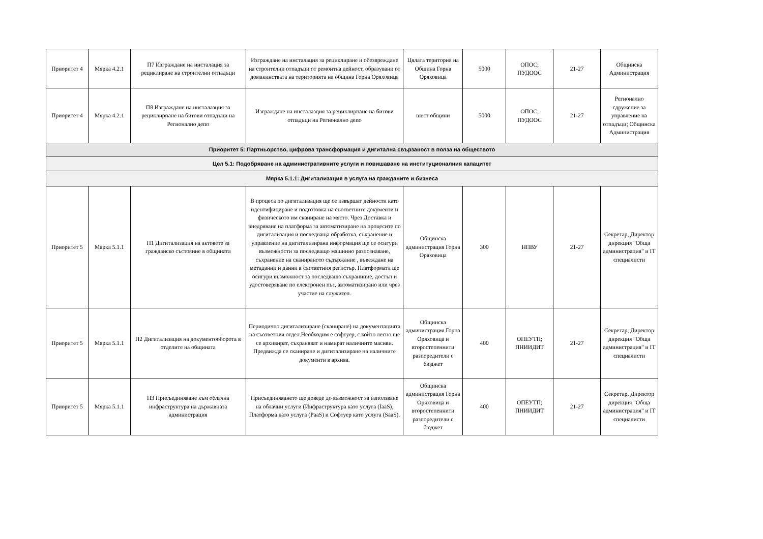| Приоритет 4 | Мярка 4.2.1 | П7 Изграждане на инсталация за рециклиране на строителни отпадъци | Изграждане на инсталация за рециклиране и обезвреждане на строителни отпадъци от ремонтна дейност, образувани от домакинствата на територията на община Горна Оряховица | Цялата територия на Община Горна Оряховица | 5000 | ОПОС; ПУДООС | 21-27 | Общинска Администрация |
| Приоритет 4 | Мярка 4.2.1 | П8 Изграждане на инсталазция за рециклирпане на битови отпадъци на Регионално депо | Изграждане на инсталазция за рециклирпане на битови отпадъци на Регионално депо | шест общини | 5000 | ОПОС; ПУДООС | 21-27 | Регионално сдружение за управление на отпадъци; Общинска Администрация |
| Приоритет 5: Партньорство, цифрова трансформация и дигитална свързаност в полза на обществото | | | | | | | | |
| Цел 5.1: Подобряване на административните услуги и повишаване на институционалния капацитет | | | | | | | | |
| Мярка 5.1.1: Дигитализация в услуга на гражданите и бизнеса | | | | | | | | |
| Приоритет 5 | Мярка 5.1.1 | П1 Дигитализация на актовете за гражданско състояние в общината | В процеса по дигитализация ще се извършат дейности като идентифициране и подготовка на съответните документи и физическото им сканиране на място. Чрез Доставка и внедряване на платформа за автоматизиране на процесите по дигитализация и последваща обработка, съхранение и управление на дигитализирана информация ще се осигури възможности за последващо машинно разпознаване, съхранение на сканираното съдържание , въвеждане на метаданни и данни в съответния регистър. Платформата ще осигури възможност за последващо съхраниние, достъп и удостоверяване по електронен път, автоматизирано или чрез участие на служител. | Общинска администрация Горна Оряховица | 300 | НПВУ | 21-27 | Секретар, Директор дирекция "Обща администрация" и IT специалисти |
| Приоритет 5 | Мярка 5.1.1 | П2 Дигитализация на документооборота в отделите на общината | Периодично дигитализиране (сканиране) на документацията на съответния отдел.Необходим е софтуер, с който лесно ще се архивират, съхраняват и намират наличните масиви. Предвижда се сканиране и дигитализиране на наличните документи в архива. | Общинска администрация Горна Оряховица и второстепеннити разпоредители с бюджет | 400 | ОПЕУТП; ПНИИДИТ | 21-27 | Секретар, Директор дирекция "Обща администрация" и IT специалисти |
| Приоритет 5 | Мярка 5.1.1 | П3 Присъединяване към облачна инфраструктура на държавната администрация | Присъединяването ще доведе до възможност за използване на облачни услуги (Инфраструктура като услуга (IaaS), Платформа като услуга (PaaS) и Софтуер като услуга (SaaS). | Общинска администрация Горна Оряховица и второстепеннити разпоредители с бюджет | 400 | ОПЕУТП; ПНИИДИТ | 21-27 | Секретар, Директор дирекция "Обща администрация" и IT специалисти |